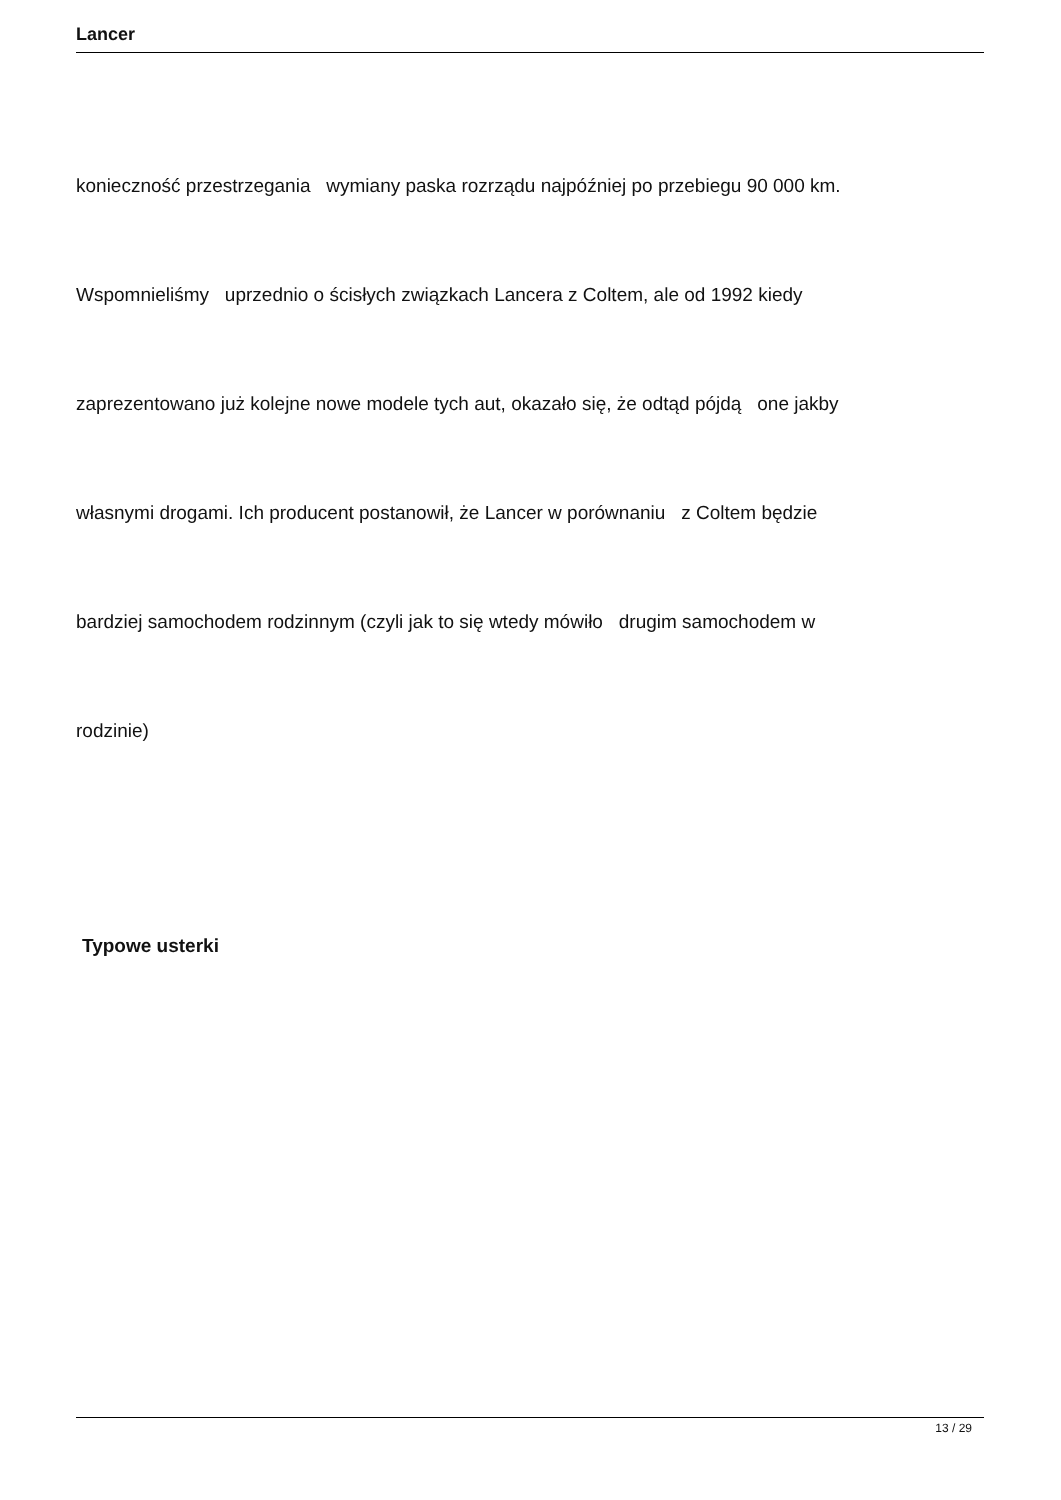Lancer
konieczność przestrzegania wymiany paska rozrządu najpóźniej po przebiegu 90 000 km.
Wspomnieliśmy uprzednio o ścisłych związkach Lancera z Coltem, ale od 1992 kiedy
zaprezentowano już kolejne nowe modele tych aut, okazało się, że odtąd pójdą one jakby
własnymi drogami. Ich producent postanowił, że Lancer w porównaniu z Coltem będzie
bardziej samochodem rodzinnym (czyli jak to się wtedy mówiło drugim samochodem w
rodzinie)
Typowe usterki
13 / 29